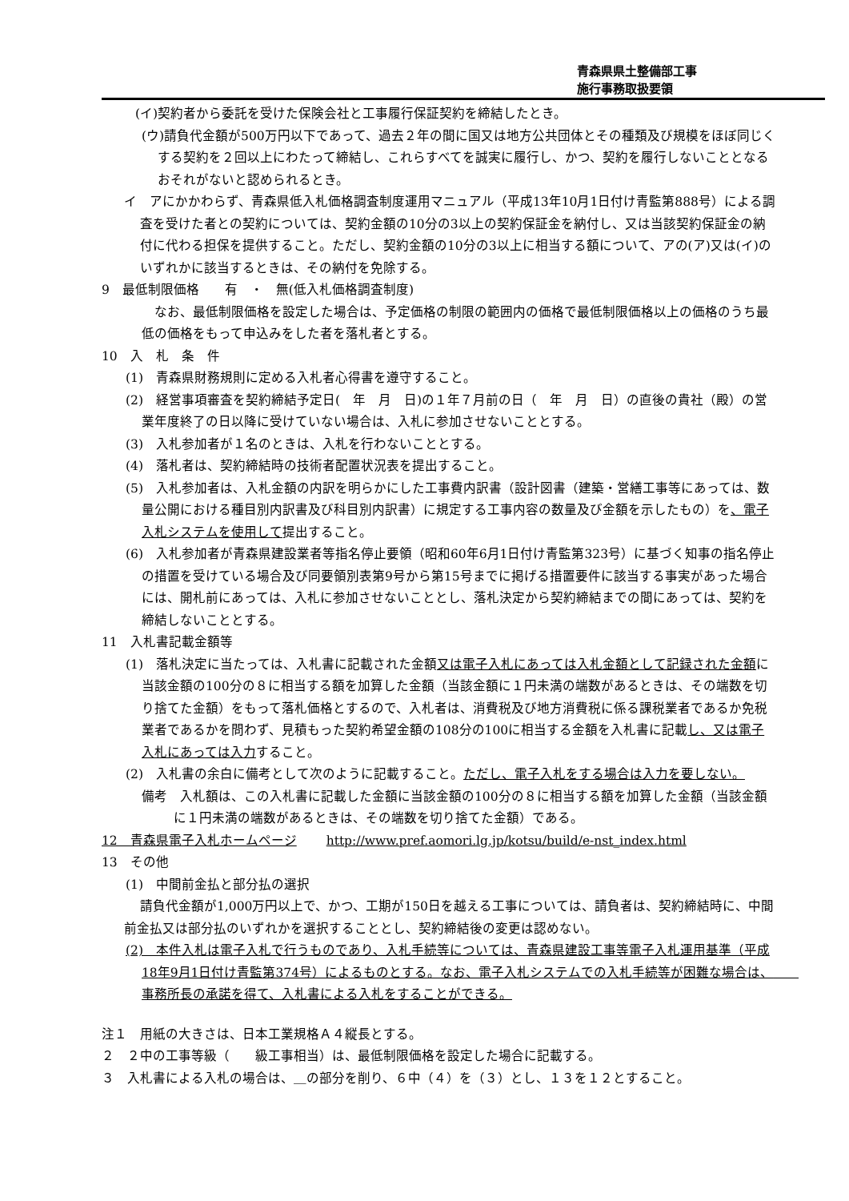青森県県土整備部工事
施行事務取扱要領
(イ)契約者から委託を受けた保険会社と工事履行保証契約を締結したとき。
(ウ)請負代金額が500万円以下であって、過去２年の間に国又は地方公共団体とその種類及び規模をほぼ同じくする契約を２回以上にわたって締結し、これらすべてを誠実に履行し、かつ、契約を履行しないこととなるおそれがないと認められるとき。
イ　アにかかわらず、青森県低入札価格調査制度運用マニュアル（平成13年10月1日付け青監第888号）による調査を受けた者との契約については、契約金額の10分の3以上の契約保証金を納付し、又は当該契約保証金の納付に代わる担保を提供すること。ただし、契約金額の10分の3以上に相当する額について、アの(ア)又は(イ)のいずれかに該当するときは、その納付を免除する。
9　最低制限価格　　有　・　無(低入札価格調査制度)
　なお、最低制限価格を設定した場合は、予定価格の制限の範囲内の価格で最低制限価格以上の価格のうち最低の価格をもって申込みをした者を落札者とする。
10　入　札　条　件
(1)　青森県財務規則に定める入札者心得書を遵守すること。
(2)　経営事項審査を契約締結予定日(　年　月　日)の１年７月前の日（　年　月　日）の直後の貴社（殿）の営業年度終了の日以降に受けていない場合は、入札に参加させないこととする。
(3)　入札参加者が１名のときは、入札を行わないこととする。
(4)　落札者は、契約締結時の技術者配置状況表を提出すること。
(5)　入札参加者は、入札金額の内訳を明らかにした工事費内訳書（設計図書（建築・営繕工事等にあっては、数量公開における種目別内訳書及び科目別内訳書）に規定する工事内容の数量及び金額を示したもの）を、電子入札システムを使用して提出すること。
(6)　入札参加者が青森県建設業者等指名停止要領（昭和60年6月1日付け青監第323号）に基づく知事の指名停止の措置を受けている場合及び同要領別表第9号から第15号までに掲げる措置要件に該当する事実があった場合には、開札前にあっては、入札に参加させないこととし、落札決定から契約締結までの間にあっては、契約を締結しないこととする。
11　入札書記載金額等
(1)　落札決定に当たっては、入札書に記載された金額又は電子入札にあっては入札金額として記録された金額に当該金額の100分の８に相当する額を加算した金額（当該金額に１円未満の端数があるときは、その端数を切り捨てた金額）をもって落札価格とするので、入札者は、消費税及び地方消費税に係る課税業者であるか免税業者であるかを問わず、見積もった契約希望金額の108分の100に相当する金額を入札書に記載し、又は電子入札にあっては入力すること。
(2)　入札書の余白に備考として次のように記載すること。ただし、電子入札をする場合は入力を要しない。
備考　入札額は、この入札書に記載した金額に当該金額の100分の８に相当する額を加算した金額（当該金額に１円未満の端数があるときは、その端数を切り捨てた金額）である。
12　青森県電子入札ホームページ　　 http://www.pref.aomori.lg.jp/kotsu/build/e-nst_index.html
13　その他
(1)　中間前金払と部分払の選択
請負代金額が1,000万円以上で、かつ、工期が150日を越える工事については、請負者は、契約締結時に、中間前金払又は部分払のいずれかを選択することとし、契約締結後の変更は認めない。
(2)　本件入札は電子入札で行うものであり、入札手続等については、青森県建設工事等電子入札運用基準（平成18年9月1日付け青監第374号）によるものとする。なお、電子入札システムでの入札手続等が困難な場合は、　　事務所長の承諾を得て、入札書による入札をすることができる。
注１　用紙の大きさは、日本工業規格Ａ４縦長とする。
２　２中の工事等級（　　級工事相当）は、最低制限価格を設定した場合に記載する。
３　入札書による入札の場合は、＿の部分を削り、６中（４）を（３）とし、１３を１２とすること。